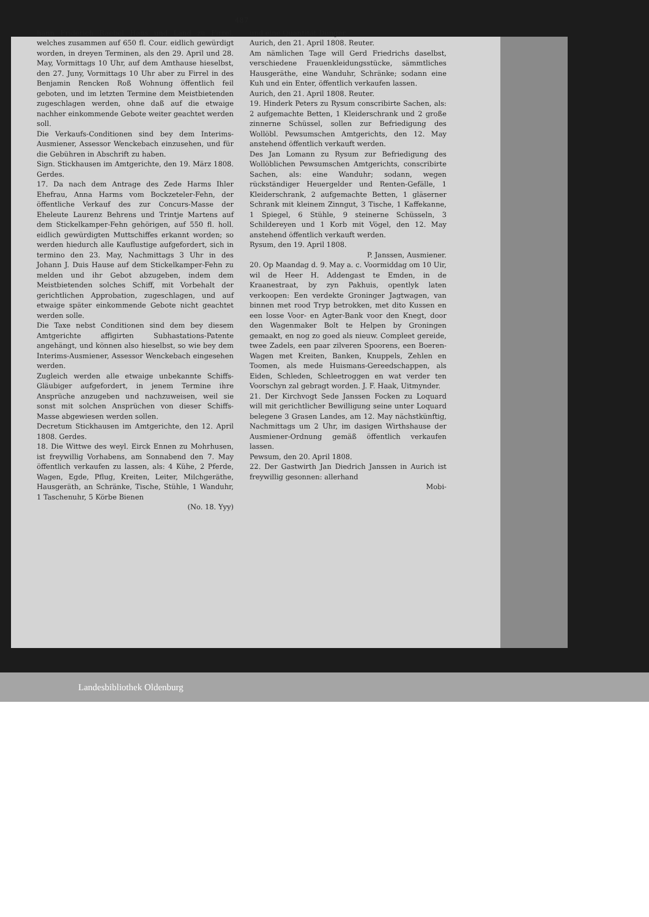487
hann Friderich Raebel Haus und Land zu Firrel, welches zusammen auf 650 fl. Cour. eidlich gewürdigt worden, in dreyen Terminen, als den 29. April und 28. May, Vormittags 10 Uhr, auf dem Amthause hieselbst, den 27. Juny, Vormittags 10 Uhr aber zu Firrel in des Benjamin Rencken Roß Wohnung öffentlich feil geboten, und im letzten Termine dem Meistbietenden zugeschlagen werden, ohne daß auf die etwaige nachher einkommende Gebote weiter geachtet werden soll.
Die Verkaufs-Conditionen sind bey dem Interims-Ausmiener, Assessor Wenckebach einzusehen, und für die Gebühren in Abschrift zu haben.
Sign. Stickhausen im Amtgerichte, den 19. März 1808. Gerdes.
17. Da nach dem Antrage des Zede Harms Ihler Ehefrau, Anna Harms vom Bockzeteler-Fehn, der öffentliche Verkauf des zur Concurs-Masse der Eheleute Laurenz Behrens und Trintje Martens auf dem Stickelkamper-Fehn gehörigen, auf 550 fl. holl. eidlich gewürdigten Muttschiffes erkannt worden; so werden hiedurch alle Kauflustige aufgefordert, sich in termino den 23. May, Nachmittags 3 Uhr in des Johann J. Duis Hause auf dem Stickelkamper-Fehn zu melden und ihr Gebot abzugeben, indem dem Meistbietenden solches Schiff, mit Vorbehalt der gerichtlichen Approbation, zugeschlagen, und auf etwaige später einkommende Gebote nicht geachtet werden solle.
Die Taxe nebst Conditionen sind dem bey diesem Amtgerichte affigirten Subhastations-Patente angehängt, und können also hieselbst, so wie bey dem Interims-Ausmiener, Assessor Wenckebach eingesehen werden.
Zugleich werden alle etwaige unbekannte Schiffs-Gläubiger aufgefordert, in jenem Termine ihre Ansprüche anzugeben und nachzuweisen, weil sie sonst mit solchen Ansprüchen von dieser Schiffs-Masse abgewiesen werden sollen.
Decretum Stickhausen im Amtgerichte, den 12. April 1808. Gerdes.
18. Die Wittwe des weyl. Eirck Ennen zu Mohrhusen, ist freywillig Vorhabens, am Sonnabend den 7. May öffentlich verkaufen zu lassen, als: 4 Kühe, 2 Pferde, Wagen, Egde, Pflug, Kreiten, Leiter, Milchgeräthe, Hausgeräth, an Schränke, Tische, Stühle, 1 Wanduhr, 1 Taschenuhr, 5 Körbe Bienen
(No. 18. Yyy)
und eine Quantität Dünger.
Aurich, den 21. April 1808. Reuter.
Am nämlichen Tage will Gerd Friedrichs daselbst, verschiedene Frauenkleidungsstücke, sämmtliches Hausgeräthe, eine Wanduhr, Schränke; sodann eine Kuh und ein Enter, öffentlich verkaufen lassen.
Aurich, den 21. April 1808. Reuter.
19. Hinderk Peters zu Rysum conscribirte Sachen, als: 2 aufgemachte Betten, 1 Kleiderschrank und 2 große zinnerne Schüssel, sollen zur Befriedigung des Wollöbl. Pewsumschen Amtgerichts, den 12. May anstehend öffentlich verkauft werden.
Des Jan Lomann zu Rysum zur Befriedigung des Wollöblichen Pewsumschen Amtgerichts, conscribirte Sachen, als: eine Wanduhr; sodann, wegen rückständiger Heuergelder und Renten-Gefälle, 1 Kleiderschrank, 2 aufgemachte Betten, 1 gläserner Schrank mit kleinem Zinngut, 3 Tische, 1 Kaffekanne, 1 Spiegel, 6 Stühle, 9 steinerne Schüsseln, 3 Schildereyen und 1 Korb mit Vögel, den 12. May anstehend öffentlich verkauft werden.
Rysum, den 19. April 1808.
P. Janssen, Ausmiener.
20. Op Maandag d. 9. May a. c. Voormiddag om 10 Uir, wil de Heer H. Addengast te Emden, in de Kraanestraat, by zyn Pakhuis, opentlyk laten verkoopen: Een verdekte Groninger Jagtwagen, van binnen met rood Tryp betrokken, met dito Kussen en een losse Voor- en Agter-Bank voor den Knegt, door den Wagenmaker Bolt te Helpen by Groningen gemaakt, en nog zo goed als nieuw. Compleet gereide, twee Zadels, een paar zilveren Spoorens, een Boeren-Wagen met Kreiten, Banken, Knuppels, Zehlen en Toomen, als mede Huismans-Gereedschappen, als Eiden, Schleden, Schleetroggen en wat verder ten Voorschyn zal gebragt worden. J. F. Haak, Uitmynder.
21. Der Kirchvogt Sede Janssen Focken zu Loquard will mit gerichtlicher Bewilligung seine unter Loquard belegene 3 Grasen Landes, am 12. May nächstkünftig, Nachmittags um 2 Uhr, im dasigen Wirthshause der Ausmiener-Ordnung gemäß öffentlich verkaufen lassen.
Pewsum, den 20. April 1808.
22. Der Gastwirth Jan Diedrich Janssen in Aurich ist freywillig gesonnen: allerhand
Mobi-
Landesbibliothek Oldenburg